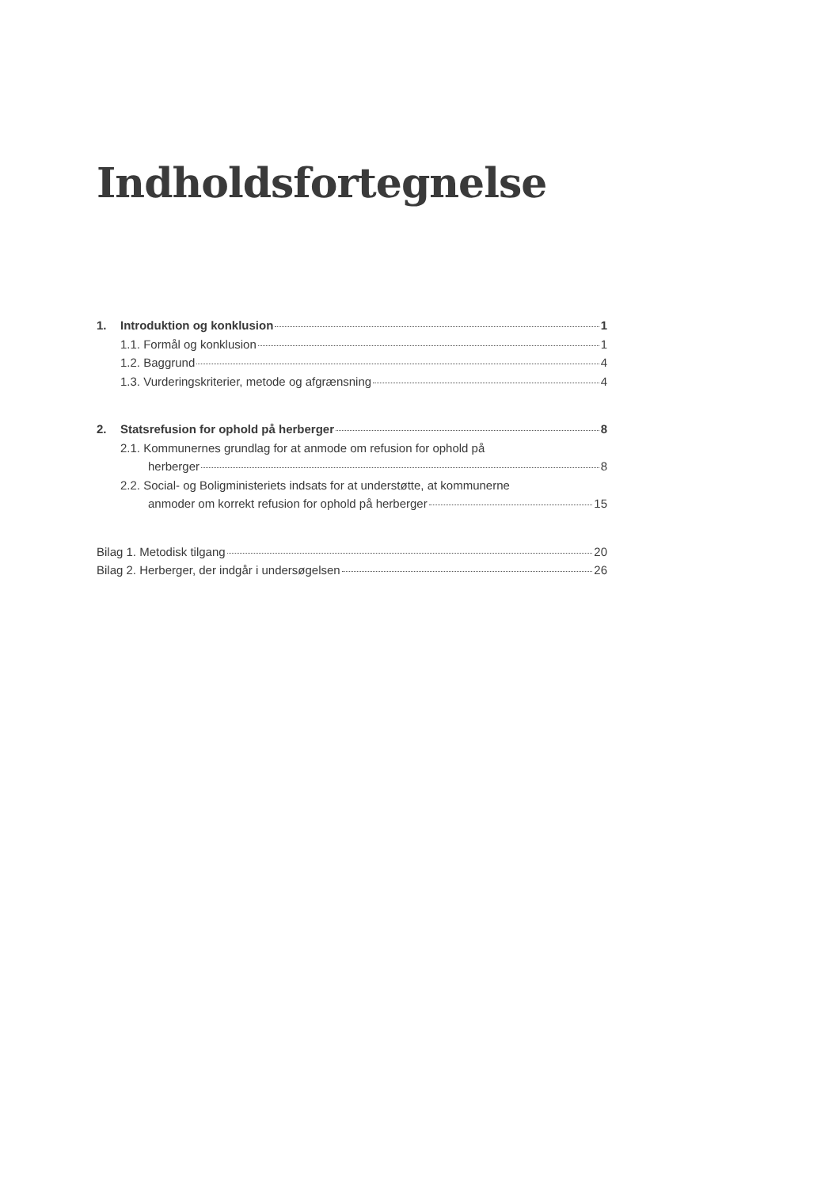Indholdsfortegnelse
1. Introduktion og konklusion 1
1.1. Formål og konklusion 1
1.2. Baggrund 4
1.3. Vurderingskriterier, metode og afgrænsning 4
2. Statsrefusion for ophold på herberger 8
2.1. Kommunernes grundlag for at anmode om refusion for ophold på
herberger 8
2.2. Social- og Boligministeriets indsats for at understøtte, at kommunerne
anmoder om korrekt refusion for ophold på herberger 15
Bilag 1. Metodisk tilgang 20
Bilag 2. Herberger, der indgår i undersøgelsen 26